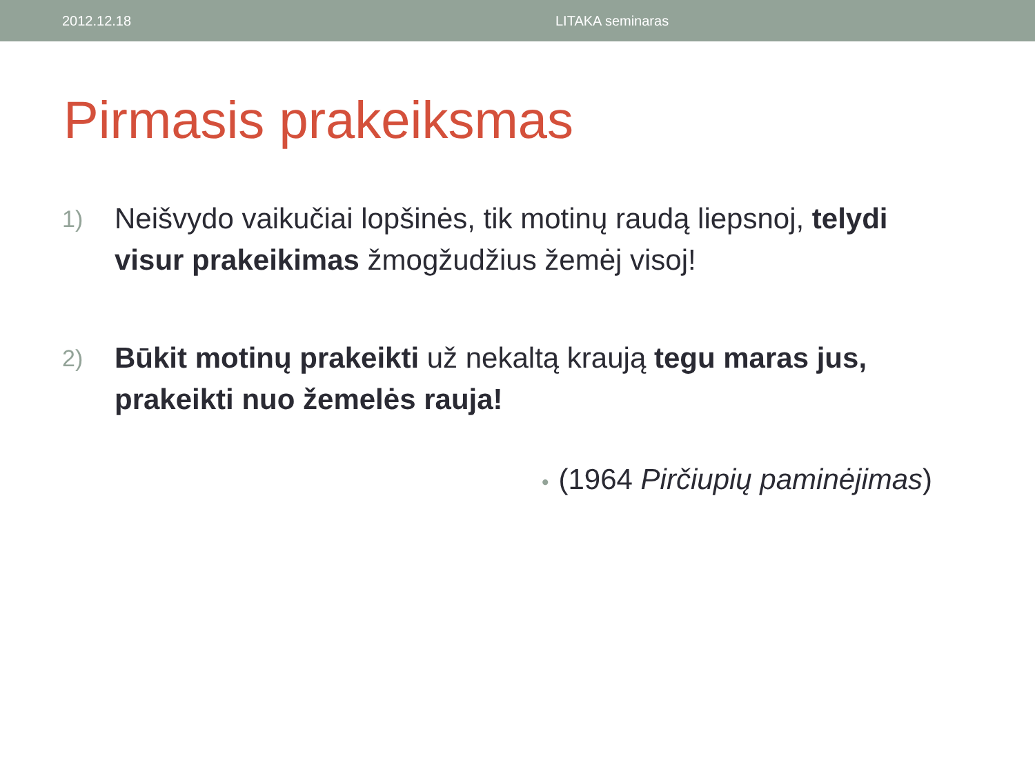2012.12.18 LITAKA seminaras
Pirmasis prakeiksmas
1)
Neišvydo vaikučiai lopšinės, tik motinų raudą liepsnoj, telydi visur prakeikimas žmogžudžius žemėj visoj!
2)
Būkit motinų prakeikti už nekaltą kraują tegu maras jus, prakeikti nuo žemelės rauja!
• (1964 Pirčiupių paminėjimas)